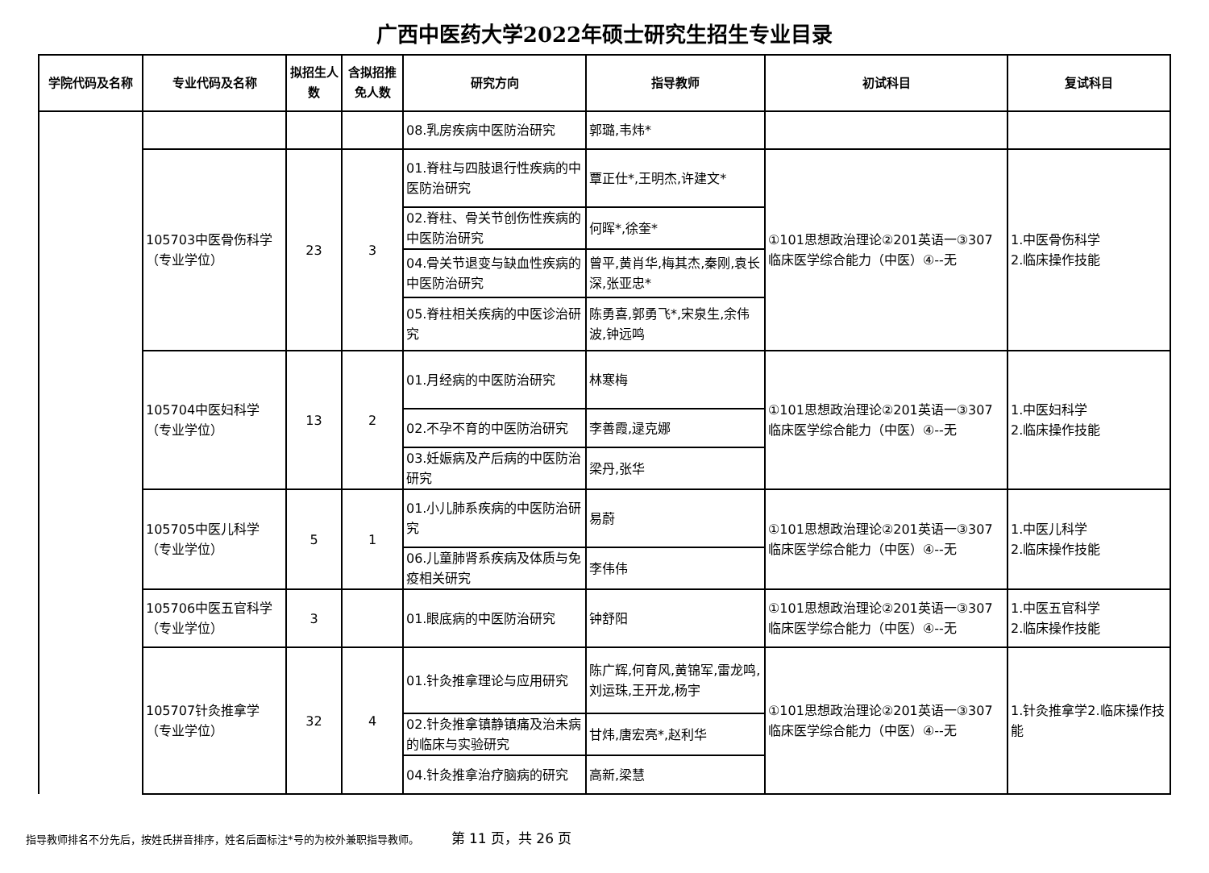广西中医药大学2022年硕士研究生招生专业目录
| 学院代码及名称 | 专业代码及名称 | 拟招生人数 | 含拟招推免人数 | 研究方向 | 指导教师 | 初试科目 | 复试科目 |
| --- | --- | --- | --- | --- | --- | --- | --- |
| | | | | 08.乳房疾病中医防治研究 | 郭璐,韦炜* | | |
| | 105703中医骨伤科学（专业学位） | 23 | 3 | 01.脊柱与四肢退行性疾病的中医防治研究 | 覃正仕*,王明杰,许建文* | ①101思想政治理论②201英语一③307临床医学综合能力（中医）④--无 | 1.中医骨伤科学 2.临床操作技能 |
| | | | | 02.脊柱、骨关节创伤性疾病的中医防治研究 | 何晖*,徐奎* | | |
| | | | | 04.骨关节退变与缺血性疾病的中医防治研究 | 曾平,黄肖华,梅其杰,秦刚,袁长深,张亚忠* | | |
| | | | | 05.脊柱相关疾病的中医诊治研究 | 陈勇喜,郭勇飞*,宋泉生,余伟波,钟远鸣 | | |
| | 105704中医妇科学（专业学位） | 13 | 2 | 01.月经病的中医防治研究 | 林寒梅 | ①101思想政治理论②201英语一③307临床医学综合能力（中医）④--无 | 1.中医妇科学 2.临床操作技能 |
| | | | | 02.不孕不育的中医防治研究 | 李善霞,逯克娜 | | |
| | | | | 03.妊娠病及产后病的中医防治研究 | 梁丹,张华 | | |
| | 105705中医儿科学（专业学位） | 5 | 1 | 01.小儿肺系疾病的中医防治研究 | 易蔚 | ①101思想政治理论②201英语一③307临床医学综合能力（中医）④--无 | 1.中医儿科学 2.临床操作技能 |
| | | | | 06.儿童肺肾系疾病及体质与免疫相关研究 | 李伟伟 | | |
| | 105706中医五官科学（专业学位） | 3 | | 01.眼底病的中医防治研究 | 钟舒阳 | ①101思想政治理论②201英语一③307临床医学综合能力（中医）④--无 | 1.中医五官科学 2.临床操作技能 |
| | 105707针灸推拿学（专业学位） | 32 | 4 | 01.针灸推拿理论与应用研究 | 陈广辉,何育风,黄锦军,雷龙鸣,刘运珠,王开龙,杨宇 | ①101思想政治理论②201英语一③307临床医学综合能力（中医）④--无 | 1.针灸推拿学2.临床操作技能 |
| | | | | 02.针灸推拿镇静镇痛及治未病的临床与实验研究 | 甘炜,唐宏亮*,赵利华 | | |
| | | | | 04.针灸推拿治疗脑病的研究 | 高新,梁慧 | | |
指导教师排名不分先后，按姓氏拼音排序，姓名后面标注*号的为校外兼职指导教师。 第 11 页，共 26 页